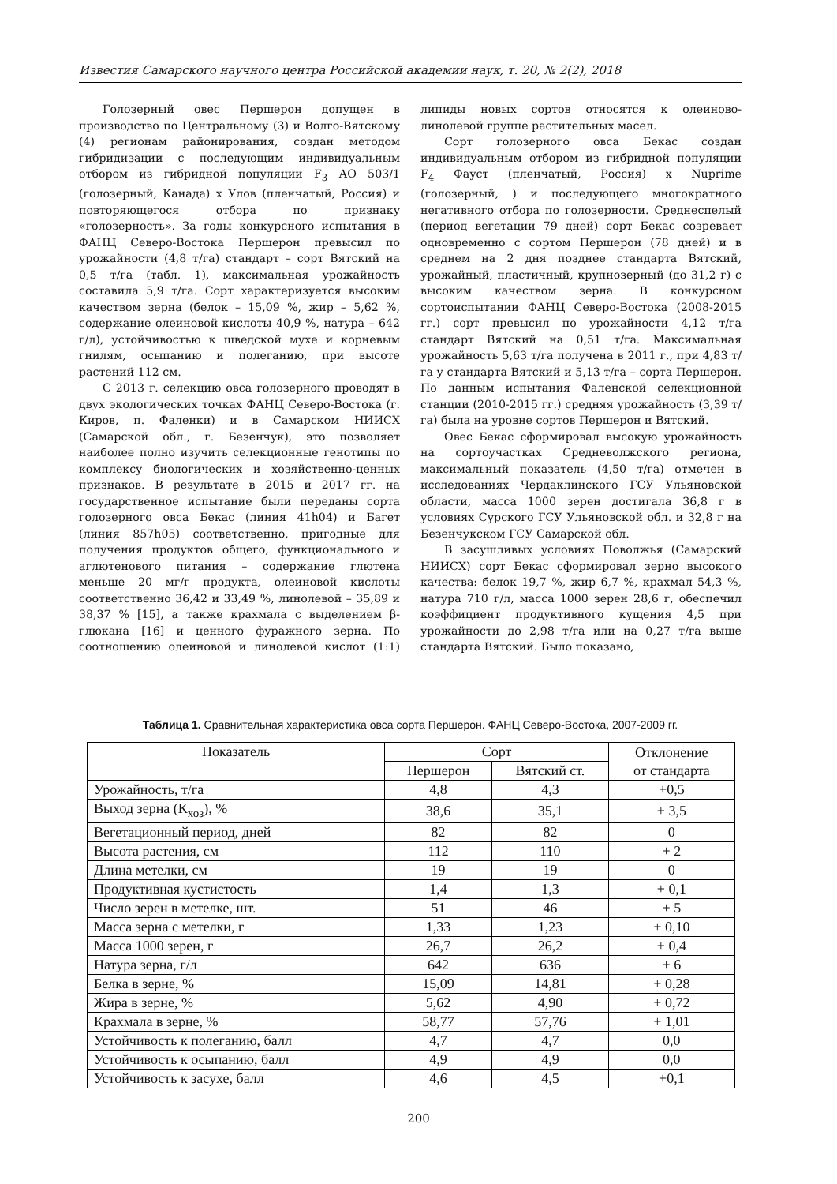Известия Самарского научного центра Российской академии наук, т. 20, № 2(2), 2018
Голозерный овес Першерон допущен в производство по Центральному (3) и Волго-Вятскому (4) регионам районирования, создан методом гибридизации с последующим индивидуальным отбором из гибридной популяции F<sub>3</sub> АО 503/1 (голозерный, Канада) х Улов (пленчатый, Россия) и повторяющегося отбора по признаку «голозерность». За годы конкурсного испытания в ФАНЦ Северо-Востока Першерон превысил по урожайности (4,8 т/га) стандарт – сорт Вятский на 0,5 т/га (табл. 1), максимальная урожайность составила 5,9 т/га. Сорт характеризуется высоким качеством зерна (белок – 15,09 %, жир – 5,62 %, содержание олеиновой кислоты 40,9 %, натура – 642 г/л), устойчивостью к шведской мухе и корневым гнилям, осыпанию и полеганию, при высоте растений 112 см.
С 2013 г. селекцию овса голозерного проводят в двух экологических точках ФАНЦ Северо-Востока (г. Киров, п. Фаленки) и в Самарском НИИСХ (Самарской обл., г. Безенчук), это позволяет наиболее полно изучить селекционные генотипы по комплексу биологических и хозяйственно-ценных признаков. В результате в 2015 и 2017 гг. на государственное испытание были переданы сорта голозерного овса Бекас (линия 41h04) и Багет (линия 857h05) соответственно, пригодные для получения продуктов общего, функционального и аглютенового питания – содержание глютена меньше 20 мг/г продукта, олеиновой кислоты соответственно 36,42 и 33,49 %, линолевой – 35,89 и 38,37 % [15], а также крахмала с выделением β-глюкана [16] и ценного фуражного зерна. По соотношению олеиновой и линолевой кислот (1:1) липиды новых сортов относятся к олеиново-линолевой группе растительных масел.
Сорт голозерного овса Бекас создан индивидуальным отбором из гибридной популяции F<sub>4</sub> Фауст (пленчатый, Россия) х Nuprime (голозерный, ) и последующего многократного негативного отбора по голозерности. Среднеспелый (период вегетации 79 дней) сорт Бекас созревает одновременно с сортом Першерон (78 дней) и в среднем на 2 дня позднее стандарта Вятский, урожайный, пластичный, крупнозерный (до 31,2 г) с высоким качеством зерна. В конкурсном сортоиспытании ФАНЦ Северо-Востока (2008-2015 гг.) сорт превысил по урожайности 4,12 т/га стандарт Вятский на 0,51 т/га. Максимальная урожайность 5,63 т/га получена в 2011 г., при 4,83 т/га у стандарта Вятский и 5,13 т/га – сорта Першерон. По данным испытания Фаленской селекционной станции (2010-2015 гг.) средняя урожайность (3,39 т/га) была на уровне сортов Першерон и Вятский.
Овес Бекас сформировал высокую урожайность на сортоучастках Средневолжского региона, максимальный показатель (4,50 т/га) отмечен в исследованиях Чердаклинского ГСУ Ульяновской области, масса 1000 зерен достигала 36,8 г в условиях Сурского ГСУ Ульяновской обл. и 32,8 г на Безенчукском ГСУ Самарской обл.
В засушливых условиях Поволжья (Самарский НИИСХ) сорт Бекас сформировал зерно высокого качества: белок 19,7 %, жир 6,7 %, крахмал 54,3 %, натура 710 г/л, масса 1000 зерен 28,6 г, обеспечил коэффициент продуктивного кущения 4,5 при урожайности до 2,98 т/га или на 0,27 т/га выше стандарта Вятский. Было показано,
Таблица 1. Сравнительная характеристика овса сорта Першерон. ФАНЦ Северо-Востока, 2007-2009 гг.
| Показатель | Сорт | | Отклонение от стандарта |
| --- | --- | --- | --- |
| | Першерон | Вятский ст. | |
| Урожайность, т/га | 4,8 | 4,3 | +0,5 |
| Выход зерна (К<sub>хоз</sub>), % | 38,6 | 35,1 | + 3,5 |
| Вегетационный период, дней | 82 | 82 | 0 |
| Высота растения, см | 112 | 110 | + 2 |
| Длина метелки, см | 19 | 19 | 0 |
| Продуктивная кустистость | 1,4 | 1,3 | + 0,1 |
| Число зерен в метелке, шт. | 51 | 46 | + 5 |
| Масса зерна с метелки, г | 1,33 | 1,23 | + 0,10 |
| Масса 1000 зерен, г | 26,7 | 26,2 | + 0,4 |
| Натура зерна, г/л | 642 | 636 | + 6 |
| Белка в зерне, % | 15,09 | 14,81 | + 0,28 |
| Жира в зерне, % | 5,62 | 4,90 | + 0,72 |
| Крахмала в зерне, % | 58,77 | 57,76 | + 1,01 |
| Устойчивость к полеганию, балл | 4,7 | 4,7 | 0,0 |
| Устойчивость к осыпанию, балл | 4,9 | 4,9 | 0,0 |
| Устойчивость к засухе, балл | 4,6 | 4,5 | +0,1 |
200